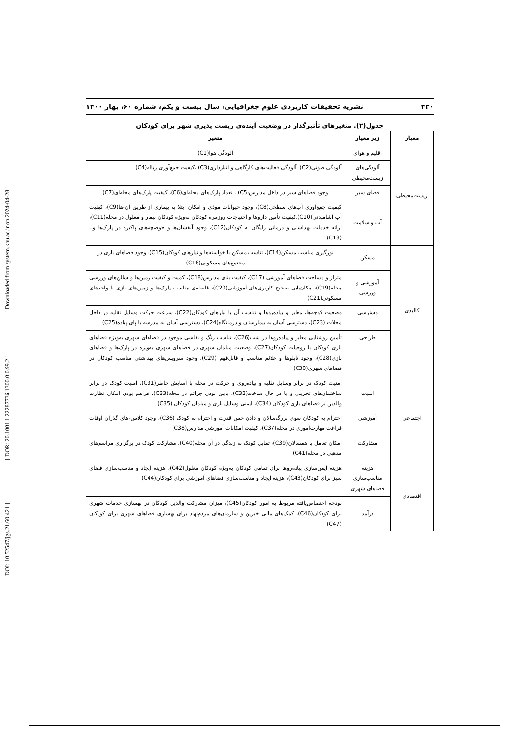[ DOI: 10.52547/jgs.21.60.421 ] [ DOR: 20.1001.1.22287736.1300.0.0.99.2 ] [ Downloaded from system.khu.ac.ir on 2024-04-28 ]
۴۳۰ نشریه تحقیقات کاربردی علوم جغرافیایی، سال بیست و یکم، شماره ۶۰، بهار ۱۴۰۰
جدول(۲). متغیرهای تأثیرگذار در وضعیت آینده‌ی زیست پذیری شهر برای کودکان
| معیار | زیر معیار | متغیر |
| --- | --- | --- |
| زیست‌محیطی | اقلیم و هوای | آلودگی هوا(C1) |
| | آلودگی‌های زیست‌محیطی | آلودگی صوتی(C2) ،آلودگی فعالیت‌های کارگاهی و انبارداری(C3) ،کیفیت جمع‌آوری زباله(C4) |
| | فضای سبز | وجود فضاهای سبز در داخل مدارس(C5) ، تعداد پارک‌های محله‌ای(C6)، کیفیت پارک‌های محله‌ای(C7) |
| | آب و سلامت | کیفیت جمع‌آوری آب‌های سطحی(C8)، وجود حیوانات موذی و امکان ابتلا به بیماری از طریق آن-ها(C9)، کیفیت آب آشامیدنی(C10)،کیفیت تأمین داروها و احتیاجات روزمره کودکان به‌ویژه کودکان بیمار و معلول در محله(C11)، ارائه خدمات بهداشتی و درمانی رایگان به کودکان(C12)، وجود آبفشان‌ها و حوضچه‌های پاکیزه در پارک‌ها و..(C13) |
| کالبدی | مسکن | نورگیری مناسب مسکن(C14)، تناسب مسکن با خواسته‌ها و نیازهای کودکان(C15)، وجود فضاهای بازی در مجتمع‌های مسکونی(C16) |
| | آموزشی و ورزشی | متراژ و مساحت فضاهای آموزشی (C17)، کیفیت بنای مدارس(C18)، کمیت و کیفیت زمین‌ها و سالن‌های ورزشی محله(C19)، مکان‌یابی صحیح کاربری‌های آموزشی(C20)، فاصله‌ی مناسب پارک‌ها و زمین‌های بازی با واحدهای مسکونی(C21) |
| | دسترسی | وضعیت کوچه‌ها، معابر و پیاده‌روها و تناسب آن با نیازهای کودکان(C22)، سرعت حرکت وسایل نقلیه در داخل محلات (C23)، دسترسی آسان به بیمارستان و درمانگاه(C24)، دسترسی آسان به مدرسه با پای پیاده(C25) |
| | طراحی | تأمین روشنایی معابر و پیاده‌روها در شب(C26)، تناسب رنگ و نقاشی موجود در فضاهای شهری به‌ویژه فضاهای بازی کودکان با روحیات کودکان(C27)، وضعیت مبلمان شهری در فضاهای شهری به‌ویژه در پارک‌ها و فضاهای بازی(C28)، وجود تابلوها و علائم مناسب و قابل‌فهم (C29)، وجود سرویس‌های بهداشتی مناسب کودکان در فضاهای شهری(C30) |
| اجتماعی | امنیت | امنیت کودک در برابر وسایل نقلیه و پیاده‌روی و حرکت در محله با آسایش خاطر(C31)، امنیت کودک در برابر ساختمان‌های تخریبی و یا در حال ساخت(C32)، پایین بودن جرائم در محله(C33)، فراهم بودن امکان نظارت والدین بر فضاهای بازی کودکان (C34)، ایمنی وسایل بازی و مبلمان کودکان (C35) |
| | آموزشی | احترام به کودکان سوی بزرگ‌سالان و دادن حس قدرت و احترام به کودک (C36)، وجود کلاس-های گذران اوقات فراغت مهارت‌آموزی در محله(C37)، کیفیت امکانات آموزشی مدارس(C38) |
| | مشارکت | امکان تعامل با همسالان(C39)، تمایل کودک به زندگی در آن محله(C40)، مشارکت کودک در برگزاری مراسم‌های مذهبی در محله(C41) |
| اقتصادی | هزینه مناسب‌سازی فضاهای شهری | هزینه ایمن‌سازی پیاده‌روها برای تمامی کودکان به‌ویژه کودکان معلول(C42)، هزینه ایجاد و مناسب‌سازی فضای سبز برای کودکان(C43)، هزینه ایجاد و مناسب‌سازی فضاهای آموزشی برای کودکان(C44) |
| | درآمد | بودجه اختصاص‌یافته مربوط به امور کودکان(C45)، میزان مشارکت والدین کودکان در بهسازی خدمات شهری برای کودکان(C46)، کمک‌های مالی خیرین و سازمان‌های مردم‌نهاد برای بهسازی فضاهای شهری برای کودکان (C47) |